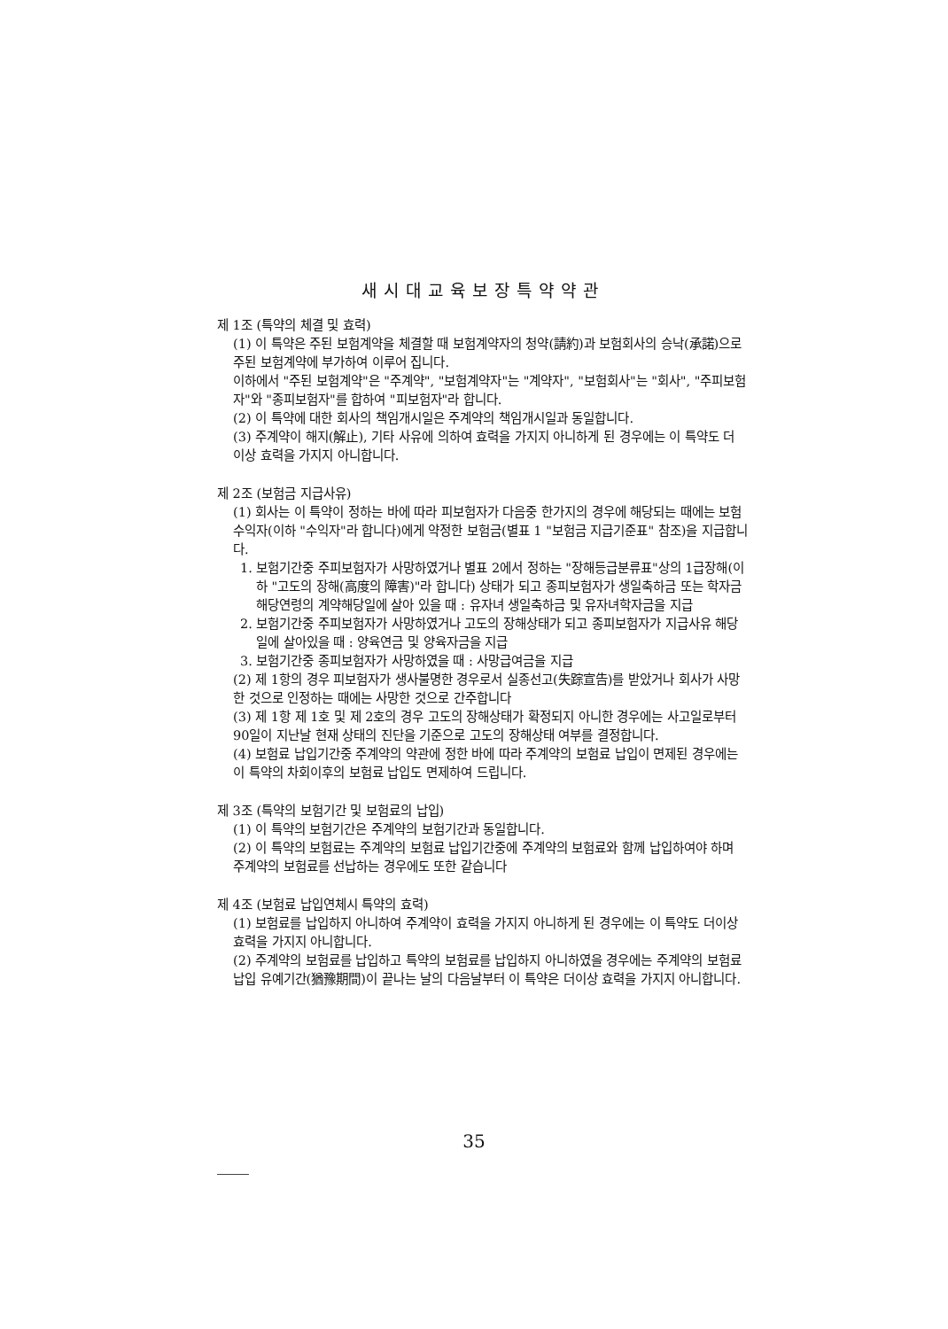새시대교육보장특약약관
제 1조 (특약의 체결 및 효력)
(1) 이 특약은 주된 보험계약을 체결할 때 보험계약자의 청약(請約)과 보험회사의 승낙(承諾)으로 주된 보험계약에 부가하여 이루어 집니다.
이하에서 "주된 보험계약"은 "주계약", "보험계약자"는 "계약자", "보험회사"는 "회사", "주피보험자"와 "종피보험자"를 합하여 "피보험자"라 합니다.
(2) 이 특약에 대한 회사의 책임개시일은 주계약의 책임개시일과 동일합니다.
(3) 주계약이 해지(解止), 기타 사유에 의하여 효력을 가지지 아니하게 된 경우에는 이 특약도 더 이상 효력을 가지지 아니합니다.
제 2조 (보험금 지급사유)
(1) 회사는 이 특약이 정하는 바에 따라 피보험자가 다음중 한가지의 경우에 해당되는 때에는 보험수익자(이하 "수익자"라 합니다)에게 약정한 보험금(별표 1 "보험금 지급기준표" 참조)을 지급합니다.
1. 보험기간중 주피보험자가 사망하였거나 별표 2에서 정하는 "장해등급분류표"상의 1급장해(이하 "고도의 장해(高度의 障害)"라 합니다) 상태가 되고 종피보험자가 생일축하금 또는 학자금 해당연령의 계약해당일에 살아 있을 때 : 유자녀 생일축하금 및 유자녀학자금을 지급
2. 보험기간중 주피보험자가 사망하였거나 고도의 장해상태가 되고 종피보험자가 지급사유 해당일에 살아있을 때 : 양육연금 및 양육자금을 지급
3. 보험기간중 종피보험자가 사망하였을 때 : 사망급여금을 지급
(2) 제 1항의 경우 피보험자가 생사불명한 경우로서 실종선고(失踪宣告)를 받았거나 회사가 사망한 것으로 인정하는 때에는 사망한 것으로 간주합니다
(3) 제 1항 제 1호 및 제 2호의 경우 고도의 장해상태가 확정되지 아니한 경우에는 사고일로부터 90일이 지난날 현재 상태의 진단을 기준으로 고도의 장해상태 여부를 결정합니다.
(4) 보험료 납입기간중 주계약의 약관에 정한 바에 따라 주계약의 보험료 납입이 면제된 경우에는 이 특약의 차회이후의 보험료 납입도 면제하여 드립니다.
제 3조 (특약의 보험기간 및 보험료의 납입)
(1) 이 특약의 보험기간은 주계약의 보험기간과 동일합니다.
(2) 이 특약의 보험료는 주계약의 보험료 납입기간중에 주계약의 보험료와 함께 납입하여야 하며 주계약의 보험료를 선납하는 경우에도 또한 같습니다
제 4조 (보험료 납입연체시 특약의 효력)
(1) 보험료를 납입하지 아니하여 주계약이 효력을 가지지 아니하게 된 경우에는 이 특약도 더이상 효력을 가지지 아니합니다.
(2) 주계약의 보험료를 납입하고 특약의 보험료를 납입하지 아니하였을 경우에는 주계약의 보험료 납입 유예기간(猶豫期間)이 끝나는 날의 다음날부터 이 특약은 더이상 효력을 가지지 아니합니다.
35